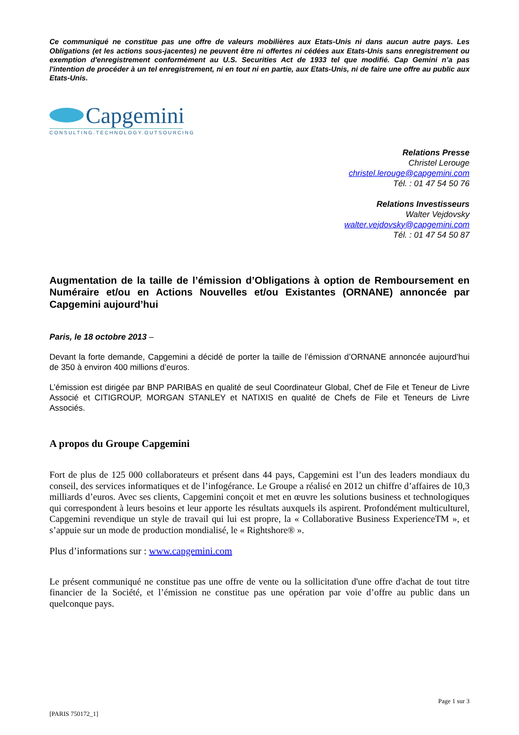Ce communiqué ne constitue pas une offre de valeurs mobilières aux Etats-Unis ni dans aucun autre pays. Les Obligations (et les actions sous-jacentes) ne peuvent être ni offertes ni cédées aux Etats-Unis sans enregistrement ou exemption d'enregistrement conformément au U.S. Securities Act de 1933 tel que modifié. Cap Gemini n’a pas l'intention de procéder à un tel enregistrement, ni en tout ni en partie, aux Etats-Unis, ni de faire une offre au public aux Etats-Unis.
Capgemini
CONSULTING.TECHNOLOGY.OUTSOURCING
Relations Presse
Christel Lerouge
christel.lerouge@capgemini.com
Tél. : 01 47 54 50 76
Relations Investisseurs
Walter Vejdovsky
walter.vejdovsky@capgemini.com
Tél. : 01 47 54 50 87
Augmentation de la taille de l’émission d’Obligations à option de Remboursement en Numéraire et/ou en Actions Nouvelles et/ou Existantes (ORNANE) annoncée par Capgemini aujourd’hui
Paris, le 18 octobre 2013 –
Devant la forte demande, Capgemini a décidé de porter la taille de l’émission d’ORNANE annoncée aujourd’hui de 350 à environ 400 millions d’euros.
L’émission est dirigée par BNP PARIBAS en qualité de seul Coordinateur Global, Chef de File et Teneur de Livre Associé et CITIGROUP, MORGAN STANLEY et NATIXIS en qualité de Chefs de File et Teneurs de Livre Associés.
A propos du Groupe Capgemini
Fort de plus de 125 000 collaborateurs et présent dans 44 pays, Capgemini est l’un des leaders mondiaux du conseil, des services informatiques et de l’infogérance. Le Groupe a réalisé en 2012 un chiffre d’affaires de 10,3 milliards d’euros. Avec ses clients, Capgemini conçoit et met en œuvre les solutions business et technologiques qui correspondent à leurs besoins et leur apporte les résultats auxquels ils aspirent. Profondément multiculturel, Capgemini revendique un style de travail qui lui est propre, la « Collaborative Business ExperienceTM », et s’appuie sur un mode de production mondialisé, le « Rightshore® ».
Plus d’informations sur : www.capgemini.com
Le présent communiqué ne constitue pas une offre de vente ou la sollicitation d'une offre d'achat de tout titre financier de la Société, et l’émission ne constitue pas une opération par voie d’offre au public dans un quelconque pays.
Page 1 sur 3
[PARIS 750172_1]